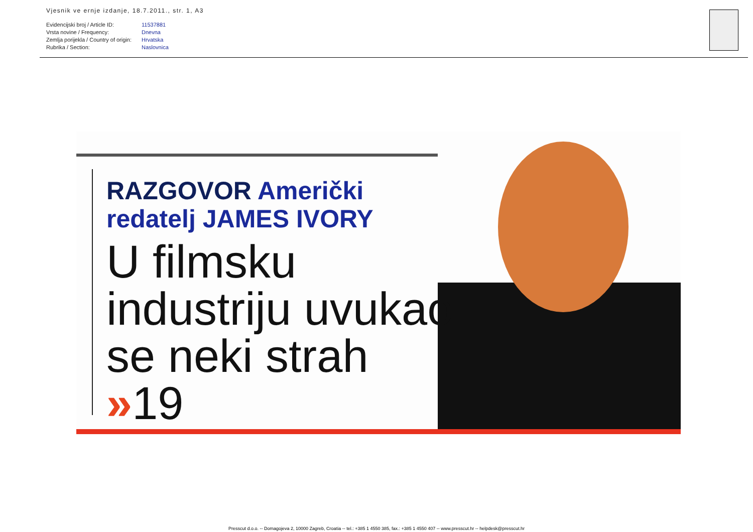Vjesnik ve ernje izdanje, 18.7.2011., str. 1, A3
Evidencijski broj / Article ID: 11537881
Vrsta novine / Frequency: Dnevna
Zemlja porijekla / Country of origin: Hrvatska
Rubrika / Section: Naslovnica
RAZGOVOR Američki redatelj JAMES IVORY
U filmsku industriju uvukao se neki strah »19
Presscut d.o.o. -- Domagojeva 2, 10000 Zagreb, Croatia -- tel.: +385 1 4550 385, fax.: +385 1 4550 407 -- www.presscut.hr -- helpdesk@presscut.hr